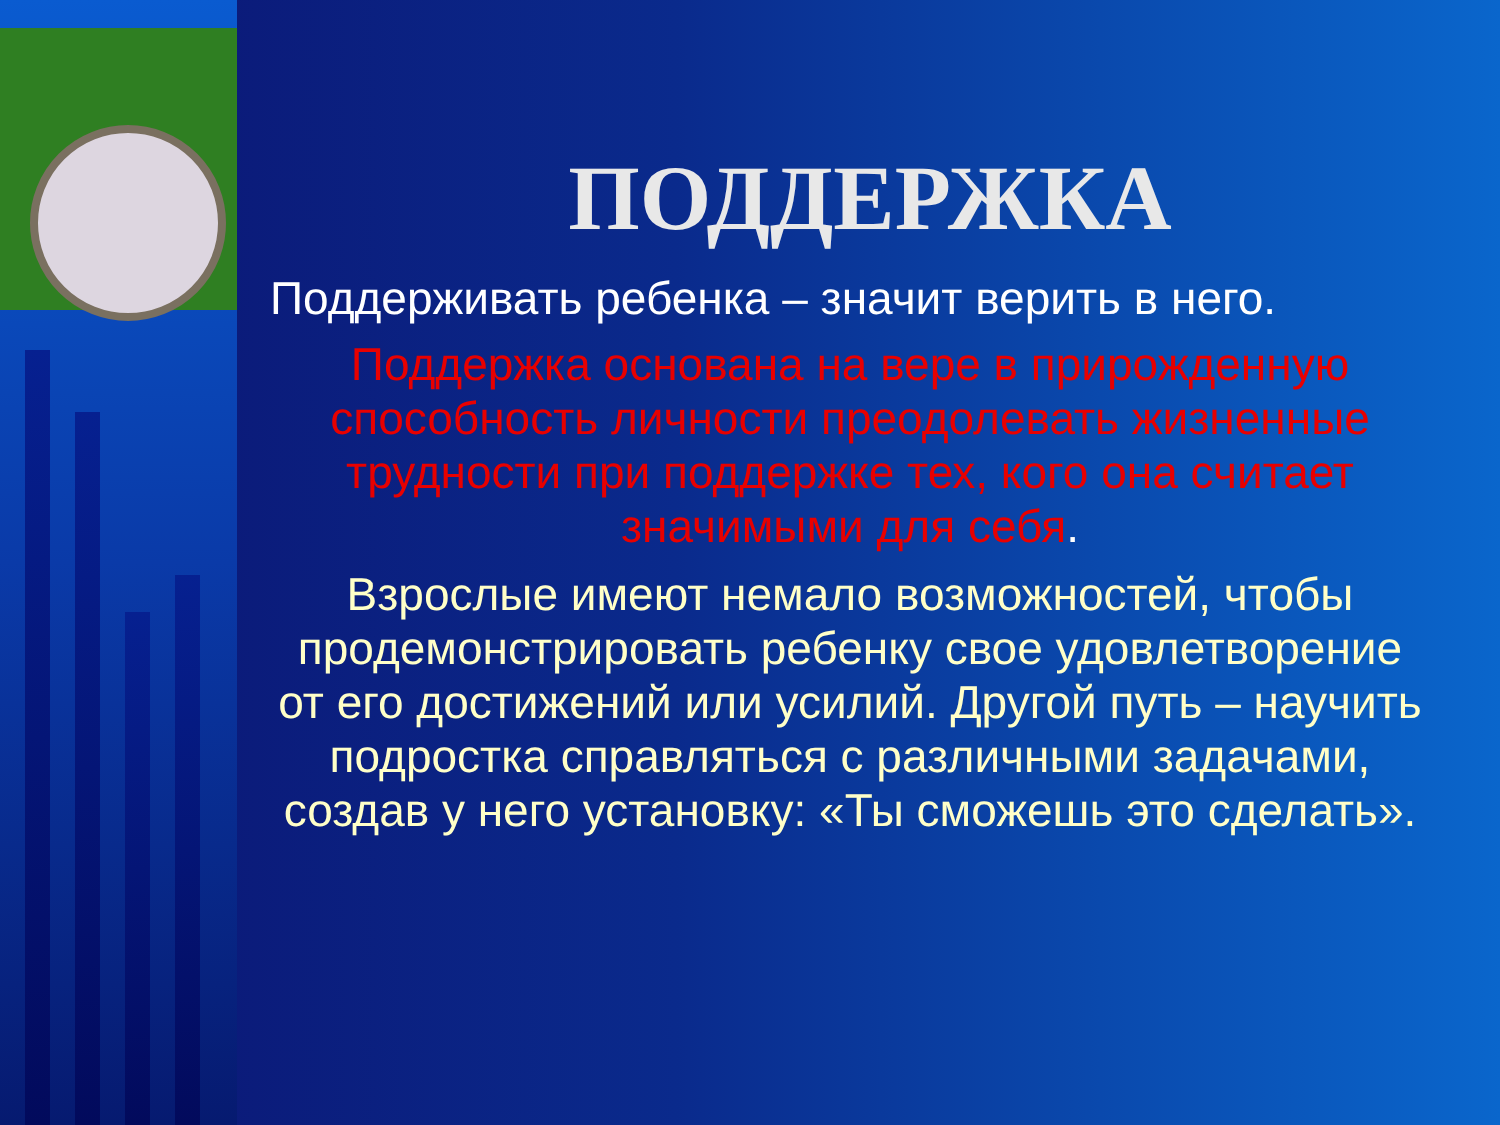ПОДДЕРЖКА
Поддерживать ребенка – значит верить в него.
Поддержка основана на вере в прирожденную способность личности преодолевать жизненные трудности при поддержке тех, кого она считает значимыми для себя.
Взрослые имеют немало возможностей, чтобы продемонстрировать ребенку свое удовлетворение от его достижений или усилий. Другой путь – научить подростка справляться с различными задачами, создав у него установку: «Ты сможешь это сделать».